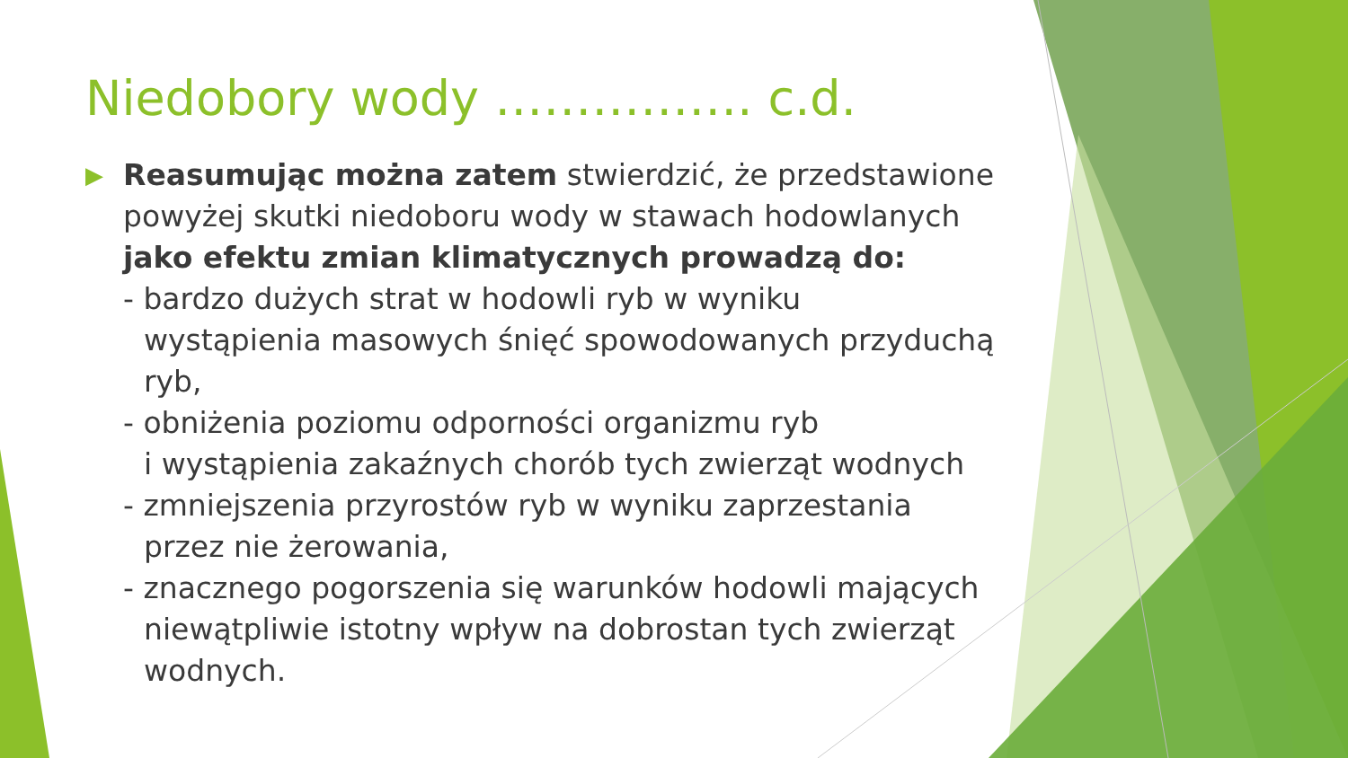Niedobory wody ……………. c.d.
▶
Reasumując można zatem stwierdzić, że przedstawione powyżej skutki niedoboru wody w stawach hodowlanych jako efektu zmian klimatycznych prowadzą do:
- bardzo dużych strat w hodowli ryb w wyniku
wystąpienia masowych śnięć spowodowanych przyduchą ryb,
- obniżenia poziomu odporności organizmu ryb
i wystąpienia zakaźnych chorób tych zwierząt wodnych
- zmniejszenia przyrostów ryb w wyniku zaprzestania
przez nie żerowania,
- znacznego pogorszenia się warunków hodowli mających
niewątpliwie istotny wpływ na dobrostan tych zwierząt wodnych.